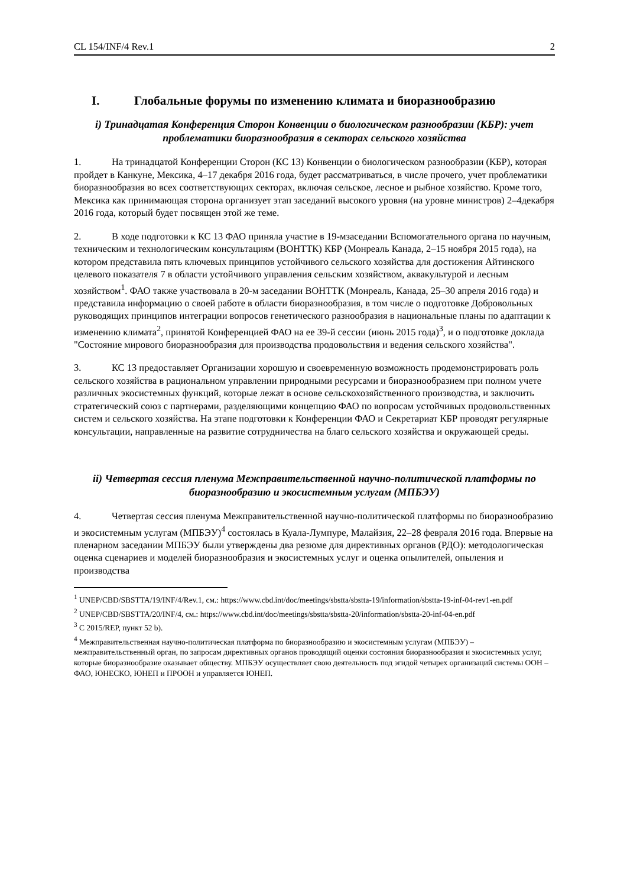CL 154/INF/4 Rev.1 2
I. Глобальные форумы по изменению климата и биоразнообразию
i) Тринадцатая Конференция Сторон Конвенции о биологическом разнообразии (КБР): учет проблематики биоразнообразия в секторах сельского хозяйства
1. На тринадцатой Конференции Сторон (КС 13) Конвенции о биологическом разнообразии (КБР), которая пройдет в Канкуне, Мексика, 4–17 декабря 2016 года, будет рассматриваться, в числе прочего, учет проблематики биоразнообразия во всех соответствующих секторах, включая сельское, лесное и рыбное хозяйство. Кроме того, Мексика как принимающая сторона организует этап заседаний высокого уровня (на уровне министров) 2–4декабря 2016 года, который будет посвящен этой же теме.
2. В ходе подготовки к КС 13 ФАО приняла участие в 19-мзаседании Вспомогательного органа по научным, техническим и технологическим консультациям (ВОНТТК) КБР (Монреаль Канада, 2–15 ноября 2015 года), на котором представила пять ключевых принципов устойчивого сельского хозяйства для достижения Айтинского целевого показателя 7 в области устойчивого управления сельским хозяйством, аквакультурой и лесным хозяйством<sup>1</sup>. ФАО также участвовала в 20-м заседании ВОНТТК (Монреаль, Канада, 25–30 апреля 2016 года) и представила информацию о своей работе в области биоразнообразия, в том числе о подготовке Добровольных руководящих принципов интеграции вопросов генетического разнообразия в национальные планы по адаптации к изменению климата<sup>2</sup>, принятой Конференцией ФАО на ее 39-й сессии (июнь 2015 года)<sup>3</sup>, и о подготовке доклада "Состояние мирового биоразнообразия для производства продовольствия и ведения сельского хозяйства".
3. КС 13 предоставляет Организации хорошую и своевременную возможность продемонстрировать роль сельского хозяйства в рациональном управлении природными ресурсами и биоразнообразием при полном учете различных экосистемных функций, которые лежат в основе сельскохозяйственного производства, и заключить стратегический союз с партнерами, разделяющими концепцию ФАО по вопросам устойчивых продовольственных систем и сельского хозяйства. На этапе подготовки к Конференции ФАО и Секретариат КБР проводят регулярные консультации, направленные на развитие сотрудничества на благо сельского хозяйства и окружающей среды.
ii) Четвертая сессия пленума Межправительственной научно-политической платформы по биоразнообразию и экосистемным услугам (МПБЭУ)
4. Четвертая сессия пленума Межправительственной научно-политической платформы по биоразнообразию и экосистемным услугам (МПБЭУ)<sup>4</sup> состоялась в Куала-Лумпуре, Малайзия, 22–28 февраля 2016 года. Впервые на пленарном заседании МПБЭУ были утверждены два резюме для директивных органов (РДО): методологическая оценка сценариев и моделей биоразнообразия и экосистемных услуг и оценка опылителей, опыления и производства
<sup>1</sup> UNEP/CBD/SBSTTA/19/INF/4/Rev.1, см.: https://www.cbd.int/doc/meetings/sbstta/sbstta-19/information/sbstta-19-inf-04-rev1-en.pdf
<sup>2</sup> UNEP/CBD/SBSTTA/20/INF/4, см.: https://www.cbd.int/doc/meetings/sbstta/sbstta-20/information/sbstta-20-inf-04-en.pdf
<sup>3</sup> C 2015/REP, пункт 52 b).
<sup>4</sup> Межправительственная научно-политическая платформа по биоразнообразию и экосистемным услугам (МПБЭУ) – межправительственный орган, по запросам директивных органов проводящий оценки состояния биоразнообразия и экосистемных услуг, которые биоразнообразие оказывает обществу. МПБЭУ осуществляет свою деятельность под эгидой четырех организаций системы ООН – ФАО, ЮНЕСКО, ЮНЕП и ПРООН и управляется ЮНЕП.